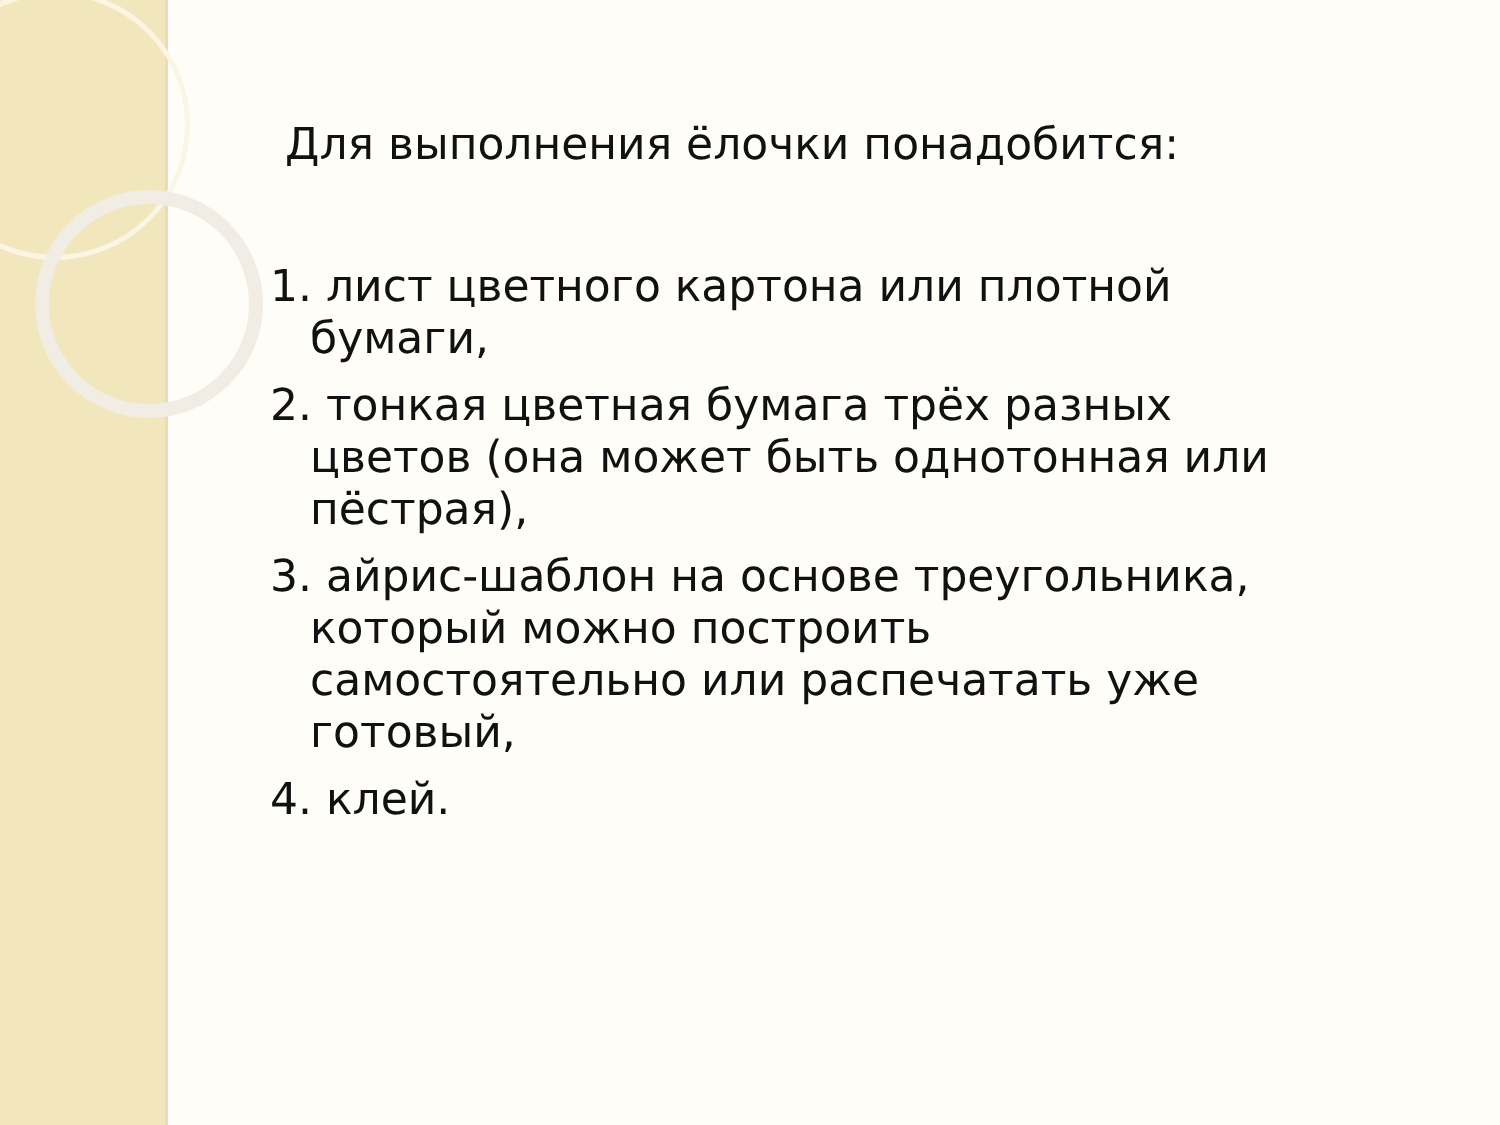Для выполнения ёлочки понадобится:
1. лист цветного картона или плотной
бумаги,
2. тонкая цветная бумага трёх разных
цветов (она может быть однотонная или
пёстрая),
3. айрис-шаблон на основе треугольника,
который можно построить
самостоятельно или распечатать уже
готовый,
4. клей.